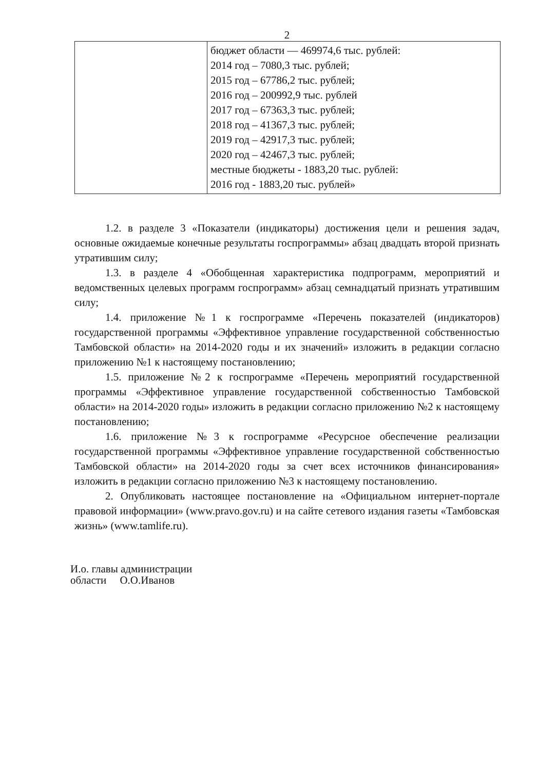2
| | бюджет области — 469974,6 тыс. рублей: 2014 год – 7080,3 тыс. рублей; 2015 год – 67786,2 тыс. рублей; 2016 год – 200992,9 тыс. рублей 2017 год – 67363,3 тыс. рублей; 2018 год – 41367,3 тыс. рублей; 2019 год – 42917,3 тыс. рублей; 2020 год – 42467,3 тыс. рублей; местные бюджеты - 1883,20 тыс. рублей: 2016 год - 1883,20 тыс. рублей» |
1.2. в разделе 3 «Показатели (индикаторы) достижения цели и решения задач, основные ожидаемые конечные результаты госпрограммы» абзац двадцать второй признать утратившим силу;
1.3. в разделе 4 «Обобщенная характеристика подпрограмм, мероприятий и ведомственных целевых программ госпрограмм» абзац семнадцатый признать утратившим силу;
1.4. приложение №1 к госпрограмме «Перечень показателей (индикаторов) государственной программы «Эффективное управление государственной собственностью Тамбовской области» на 2014-2020 годы и их значений» изложить в редакции согласно приложению №1 к настоящему постановлению;
1.5. приложение №2 к госпрограмме «Перечень мероприятий государственной программы «Эффективное управление государственной собственностью Тамбовской области» на 2014-2020 годы» изложить в редакции согласно приложению №2 к настоящему постановлению;
1.6. приложение №3 к госпрограмме «Ресурсное обеспечение реализации государственной программы «Эффективное управление государственной собственностью Тамбовской области» на 2014-2020 годы за счет всех источников финансирования» изложить в редакции согласно приложению №3 к настоящему постановлению.
2. Опубликовать настоящее постановление на «Официальном интернет-портале правовой информации» (www.pravo.gov.ru) и на сайте сетевого издания газеты «Тамбовская жизнь» (www.tamlife.ru).
И.о. главы администрации
области О.О.Иванов